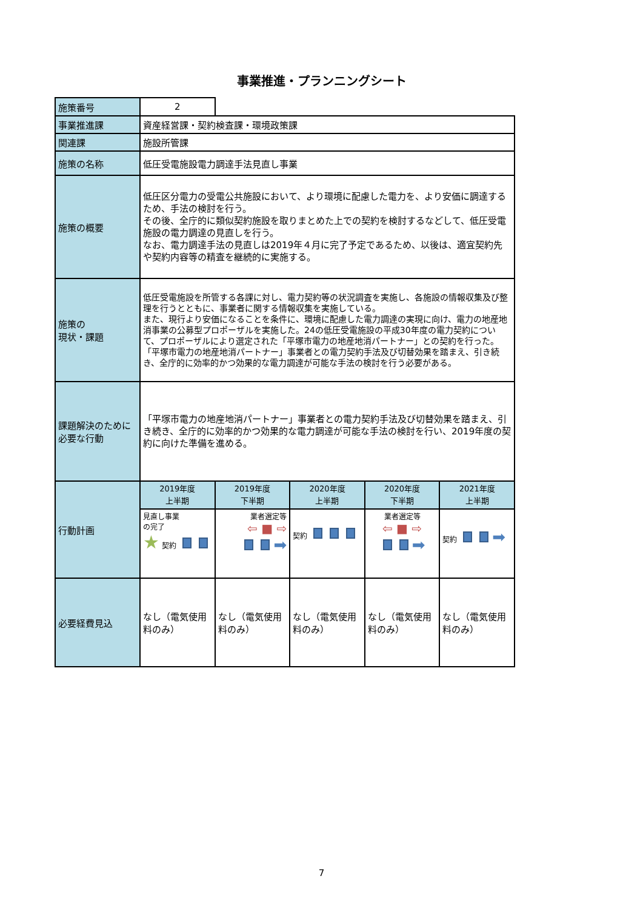事業推進・プランニングシート
| 施策番号 | 2 | | | | |
| 事業推進課 | 資産経営課・契約検査課・環境政策課 | | | | |
| 関連課 | 施設所管課 | | | | |
| 施策の名称 | 低圧受電施設電力調達手法見直し事業 | | | | |
| 施策の概要 | 低圧区分電力の受電公共施設において、より環境に配慮した電力を、より安価に調達するため、手法の検討を行う。 その後、全庁的に類似契約施設を取りまとめた上での契約を検討するなどして、低圧受電施設の電力調達の見直しを行う。 なお、電力調達手法の見直しは2019年４月に完了予定であるため、以後は、適宜契約先や契約内容等の精査を継続的に実施する。 | | | | |
| 施策の 現状・課題 | 低圧受電施設を所管する各課に対し、電力契約等の状況調査を実施し、各施設の情報収集及び整理を行うとともに、事業者に関する情報収集を実施している。 また、現行より安価になることを条件に、環境に配慮した電力調達の実現に向け、電力の地産地消事業の公募型プロポーザルを実施した。24の低圧受電施設の平成30年度の電力契約について、プロポーザルにより選定された「平塚市電力の地産地消パートナー」との契約を行った。 「平塚市電力の地産地消パートナー」事業者との電力契約手法及び切替効果を踏まえ、引き続き、全庁的に効率的かつ効果的な電力調達が可能な手法の検討を行う必要がある。 | | | | |
| 課題解決のために必要な行動 | 「平塚市電力の地産地消パートナー」事業者との電力契約手法及び切替効果を踏まえ、引き続き、全庁的に効率的かつ効果的な電力調達が可能な手法の検討を行い、2019年度の契約に向けた準備を進める。 | | | | |
| 行動計画 | 2019年度 上半期 | 2019年度 下半期 | 2020年度 上半期 | 2020年度 下半期 | 2021年度 上半期 |
| | 見直し事業 の完了 ★ 契約 | 業者選定等 ⇦ ■ ⇨ ➡ | 契約 | 業者選定等 ⇦ ■ ⇨ ➡ | 契約 ➡ |
| 必要経費見込 | なし（電気使用料のみ） | なし（電気使用料のみ） | なし（電気使用料のみ） | なし（電気使用料のみ） | なし（電気使用料のみ） |
7